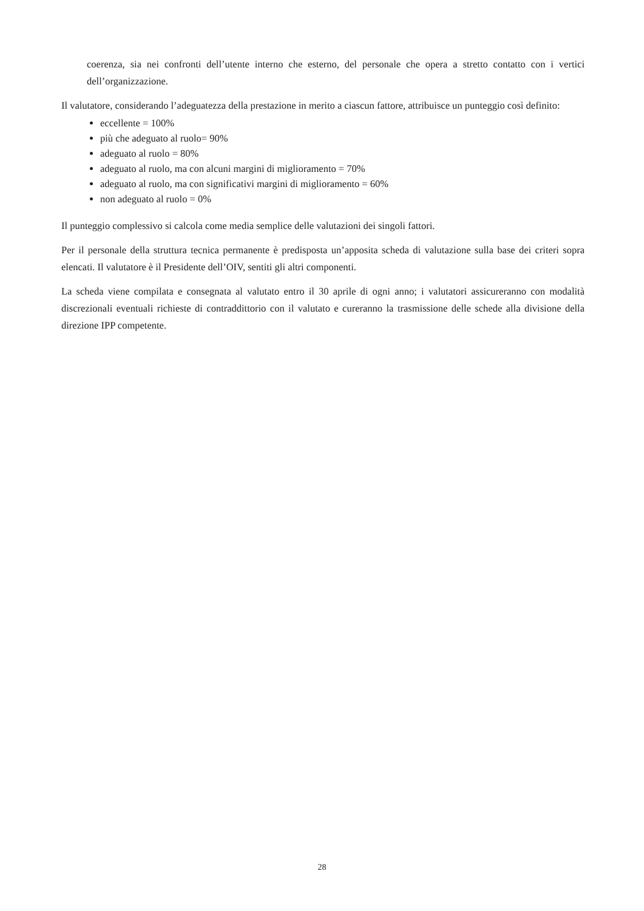coerenza, sia nei confronti dell’utente interno che esterno, del personale che opera a stretto contatto con i vertici dell’organizzazione.
Il valutatore, considerando l’adeguatezza della prestazione in merito a ciascun fattore, attribuisce un punteggio così definito:
eccellente = 100%
più che adeguato al ruolo= 90%
adeguato al ruolo = 80%
adeguato al ruolo, ma con alcuni margini di miglioramento = 70%
adeguato al ruolo, ma con significativi margini di miglioramento = 60%
non adeguato al ruolo = 0%
Il punteggio complessivo si calcola come media semplice delle valutazioni dei singoli fattori.
Per il personale della struttura tecnica permanente è predisposta un’apposita scheda di valutazione sulla base dei criteri sopra elencati. Il valutatore è il Presidente dell’OIV, sentiti gli altri componenti.
La scheda viene compilata e consegnata al valutato entro il 30 aprile di ogni anno; i valutatori assicureranno con modalità discrezionali eventuali richieste di contraddittorio con il valutato e cureranno la trasmissione delle schede alla divisione della direzione IPP competente.
28